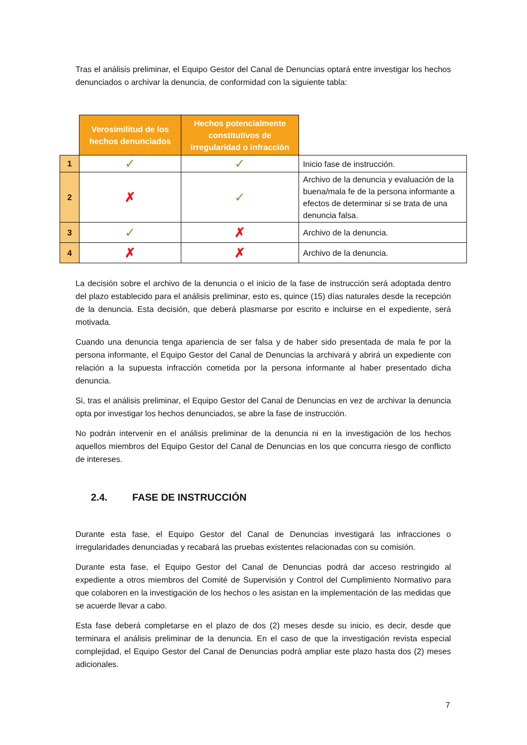Tras el análisis preliminar, el Equipo Gestor del Canal de Denuncias optará entre investigar los hechos denunciados o archivar la denuncia, de conformidad con la siguiente tabla:
| | Verosimilitud de los hechos denunciados | Hechos potencialmente constitutivos de irregularidad o infracción | |
| --- | --- | --- | --- |
| 1 | ✓ | ✓ | Inicio fase de instrucción. |
| 2 | ✗ | ✓ | Archivo de la denuncia y evaluación de la buena/mala fe de la persona informante a efectos de determinar si se trata de una denuncia falsa. |
| 3 | ✓ | ✗ | Archivo de la denuncia. |
| 4 | ✗ | ✗ | Archivo de la denuncia. |
La decisión sobre el archivo de la denuncia o el inicio de la fase de instrucción será adoptada dentro del plazo establecido para el análisis preliminar, esto es, quince (15) días naturales desde la recepción de la denuncia. Esta decisión, que deberá plasmarse por escrito e incluirse en el expediente, será motivada.
Cuando una denuncia tenga apariencia de ser falsa y de haber sido presentada de mala fe por la persona informante, el Equipo Gestor del Canal de Denuncias la archivará y abrirá un expediente con relación a la supuesta infracción cometida por la persona informante al haber presentado dicha denuncia.
Si, tras el análisis preliminar, el Equipo Gestor del Canal de Denuncias en vez de archivar la denuncia opta por investigar los hechos denunciados, se abre la fase de instrucción.
No podrán intervenir en el análisis preliminar de la denuncia ni en la investigación de los hechos aquellos miembros del Equipo Gestor del Canal de Denuncias en los que concurra riesgo de conflicto de intereses.
2.4. FASE DE INSTRUCCIÓN
Durante esta fase, el Equipo Gestor del Canal de Denuncias investigará las infracciones o irregularidades denunciadas y recabará las pruebas existentes relacionadas con su comisión.
Durante esta fase, el Equipo Gestor del Canal de Denuncias podrá dar acceso restringido al expediente a otros miembros del Comité de Supervisión y Control del Cumplimiento Normativo para que colaboren en la investigación de los hechos o les asistan en la implementación de las medidas que se acuerde llevar a cabo.
Esta fase deberá completarse en el plazo de dos (2) meses desde su inicio, es decir, desde que terminara el análisis preliminar de la denuncia. En el caso de que la investigación revista especial complejidad, el Equipo Gestor del Canal de Denuncias podrá ampliar este plazo hasta dos (2) meses adicionales.
7